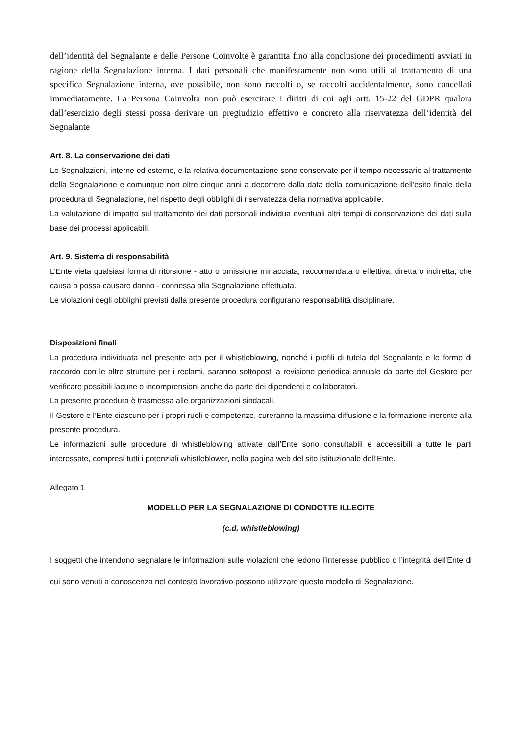dell’identità del Segnalante e delle Persone Coinvolte è garantita fino alla conclusione dei procedimenti avviati in ragione della Segnalazione interna. I dati personali che manifestamente non sono utili al trattamento di una specifica Segnalazione interna, ove possibile, non sono raccolti o, se raccolti accidentalmente, sono cancellati immediatamente. La Persona Coinvolta non può esercitare i diritti di cui agli artt. 15-22 del GDPR qualora dall’esercizio degli stessi possa derivare un pregiudizio effettivo e concreto alla riservatezza dell’identità del Segnalante
Art. 8. La conservazione dei dati
Le Segnalazioni, interne ed esterne, e la relativa documentazione sono conservate per il tempo necessario al trattamento della Segnalazione e comunque non oltre cinque anni a decorrere dalla data della comunicazione dell’esito finale della procedura di Segnalazione, nel rispetto degli obblighi di riservatezza della normativa applicabile.
La valutazione di impatto sul trattamento dei dati personali individua eventuali altri tempi di conservazione dei dati sulla base dei processi applicabili.
Art. 9. Sistema di responsabilità
L’Ente vieta qualsiasi forma di ritorsione - atto o omissione minacciata, raccomandata o effettiva, diretta o indiretta, che causa o possa causare danno - connessa alla Segnalazione effettuata.
Le violazioni degli obblighi previsti dalla presente procedura configurano responsabilità disciplinare.
Disposizioni finali
La procedura individuata nel presente atto per il whistleblowing, nonché i profili di tutela del Segnalante e le forme di raccordo con le altre strutture per i reclami, saranno sottoposti a revisione periodica annuale da parte del Gestore per verificare possibili lacune o incomprensioni anche da parte dei dipendenti e collaboratori.
La presente procedura è trasmessa alle organizzazioni sindacali.
Il Gestore e l’Ente ciascuno per i propri ruoli e competenze, cureranno la massima diffusione e la formazione inerente alla presente procedura.
Le informazioni sulle procedure di whistleblowing attivate dall’Ente sono consultabili e accessibili a tutte le parti interessate, compresi tutti i potenziali whistleblower, nella pagina web del sito istituzionale dell’Ente.
Allegato 1
MODELLO PER LA SEGNALAZIONE DI CONDOTTE ILLECITE
(c.d. whistleblowing)
I soggetti che intendono segnalare le informazioni sulle violazioni che ledono l’interesse pubblico o l’integrità dell’Ente di cui sono venuti a conoscenza nel contesto lavorativo possono utilizzare questo modello di Segnalazione.